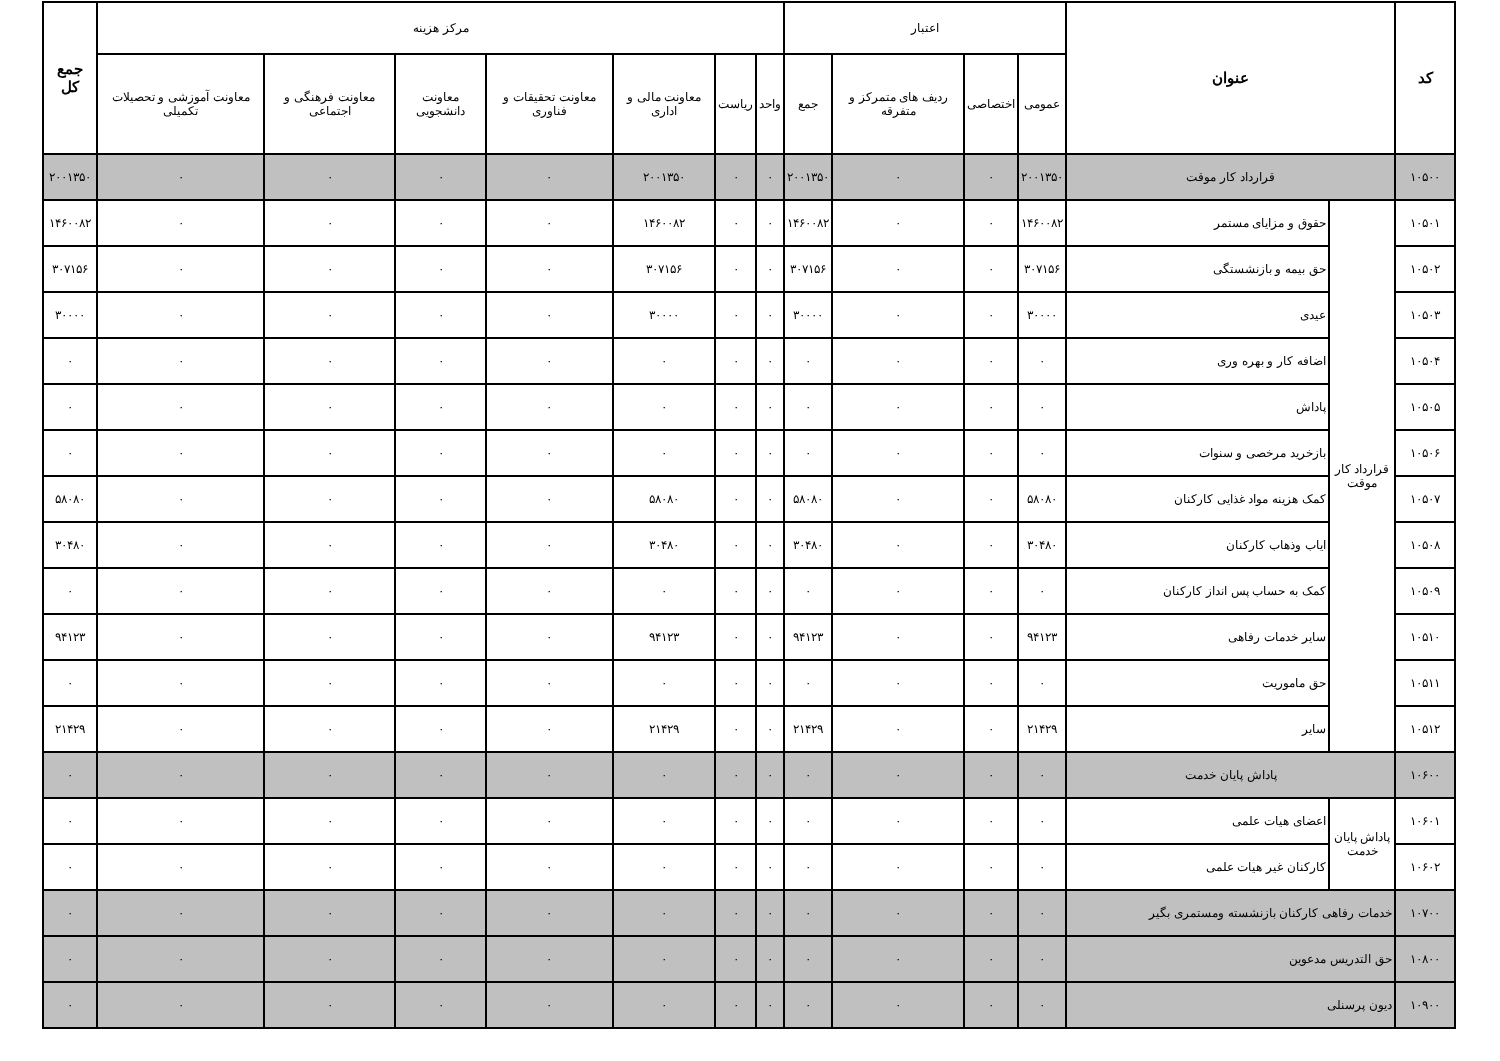| کد | عنوان | | اعتبار | | | | مرکز هزینه | | | | | | | جمع کل |
| --- | --- | --- | --- | --- | --- | --- | --- | --- | --- | --- | --- | --- | --- | --- |
| | | | عمومی | اختصاصی | ردیف های متمرکز و متفرقه | جمع | واحد | ریاست | معاونت مالی و اداری | معاونت تحقیقات و فناوری | معاونت دانشجویی | معاونت فرهنگی و اجتماعی | معاونت آموزشی و تحصیلات تکمیلی | |
| ۱۰۵۰۰ | قرارداد کار موقت | | ۲۰۰۱۳۵۰ | ۰ | ۰ | ۲۰۰۱۳۵۰ | ۰ | ۰ | ۲۰۰۱۳۵۰ | ۰ | ۰ | ۰ | ۰ | ۲۰۰۱۳۵۰ |
| ۱۰۵۰۱ | قرارداد کار موقت | حقوق و مزایای مستمر | ۱۴۶۰۰۸۲ | ۰ | ۰ | ۱۴۶۰۰۸۲ | ۰ | ۰ | ۱۴۶۰۰۸۲ | ۰ | ۰ | ۰ | ۰ | ۱۴۶۰۰۸۲ |
| ۱۰۵۰۲ | | حق بیمه و بازنشستگی | ۳۰۷۱۵۶ | ۰ | ۰ | ۳۰۷۱۵۶ | ۰ | ۰ | ۳۰۷۱۵۶ | ۰ | ۰ | ۰ | ۰ | ۳۰۷۱۵۶ |
| ۱۰۵۰۳ | | عیدی | ۳۰۰۰۰ | ۰ | ۰ | ۳۰۰۰۰ | ۰ | ۰ | ۳۰۰۰۰ | ۰ | ۰ | ۰ | ۰ | ۳۰۰۰۰ |
| ۱۰۵۰۴ | | اضافه کار و بهره وری | ۰ | ۰ | ۰ | ۰ | ۰ | ۰ | ۰ | ۰ | ۰ | ۰ | ۰ | ۰ |
| ۱۰۵۰۵ | | پاداش | ۰ | ۰ | ۰ | ۰ | ۰ | ۰ | ۰ | ۰ | ۰ | ۰ | ۰ | ۰ |
| ۱۰۵۰۶ | | بازخرید مرخصی و سنوات | ۰ | ۰ | ۰ | ۰ | ۰ | ۰ | ۰ | ۰ | ۰ | ۰ | ۰ | ۰ |
| ۱۰۵۰۷ | | کمک هزینه مواد غذایی کارکنان | ۵۸۰۸۰ | ۰ | ۰ | ۵۸۰۸۰ | ۰ | ۰ | ۵۸۰۸۰ | ۰ | ۰ | ۰ | ۰ | ۵۸۰۸۰ |
| ۱۰۵۰۸ | | ایاب وذهاب کارکنان | ۳۰۴۸۰ | ۰ | ۰ | ۳۰۴۸۰ | ۰ | ۰ | ۳۰۴۸۰ | ۰ | ۰ | ۰ | ۰ | ۳۰۴۸۰ |
| ۱۰۵۰۹ | | کمک به حساب پس انداز کارکنان | ۰ | ۰ | ۰ | ۰ | ۰ | ۰ | ۰ | ۰ | ۰ | ۰ | ۰ | ۰ |
| ۱۰۵۱۰ | | سایر خدمات رفاهی | ۹۴۱۲۳ | ۰ | ۰ | ۹۴۱۲۳ | ۰ | ۰ | ۹۴۱۲۳ | ۰ | ۰ | ۰ | ۰ | ۹۴۱۲۳ |
| ۱۰۵۱۱ | | حق ماموریت | ۰ | ۰ | ۰ | ۰ | ۰ | ۰ | ۰ | ۰ | ۰ | ۰ | ۰ | ۰ |
| ۱۰۵۱۲ | | سایر | ۲۱۴۲۹ | ۰ | ۰ | ۲۱۴۲۹ | ۰ | ۰ | ۲۱۴۲۹ | ۰ | ۰ | ۰ | ۰ | ۲۱۴۲۹ |
| ۱۰۶۰۰ | پاداش پایان خدمت | | ۰ | ۰ | ۰ | ۰ | ۰ | ۰ | ۰ | ۰ | ۰ | ۰ | ۰ | ۰ |
| ۱۰۶۰۱ | پاداش پایان خدمت | اعضای هیات علمی | ۰ | ۰ | ۰ | ۰ | ۰ | ۰ | ۰ | ۰ | ۰ | ۰ | ۰ | ۰ |
| ۱۰۶۰۲ | | کارکنان غیر هیات علمی | ۰ | ۰ | ۰ | ۰ | ۰ | ۰ | ۰ | ۰ | ۰ | ۰ | ۰ | ۰ |
| ۱۰۷۰۰ | خدمات رفاهی کارکنان بازنشسته ومستمری بگیر | | ۰ | ۰ | ۰ | ۰ | ۰ | ۰ | ۰ | ۰ | ۰ | ۰ | ۰ | ۰ |
| ۱۰۸۰۰ | حق التدریس مدعوین | | ۰ | ۰ | ۰ | ۰ | ۰ | ۰ | ۰ | ۰ | ۰ | ۰ | ۰ | ۰ |
| ۱۰۹۰۰ | دیون پرسنلی | | ۰ | ۰ | ۰ | ۰ | ۰ | ۰ | ۰ | ۰ | ۰ | ۰ | ۰ | ۰ |